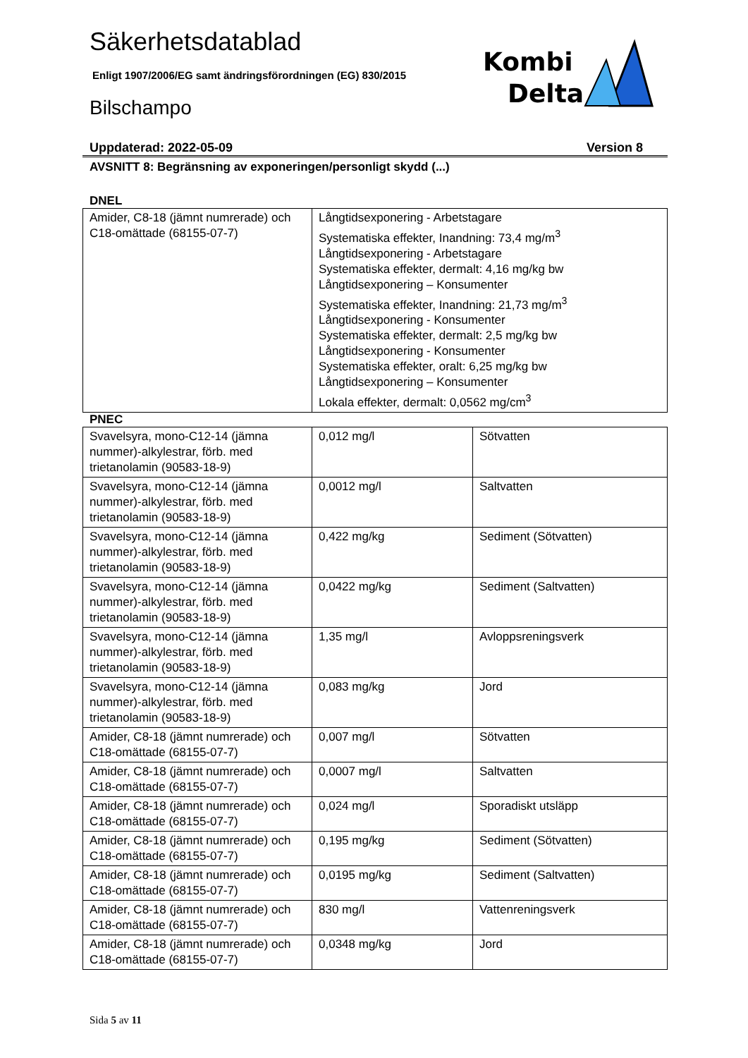Kombi
Delta
Säkerhetsdatablad
Enligt 1907/2006/EG samt ändringsförordningen (EG) 830/2015
Bilschampo
Uppdaterad: 2022-05-09 Version 8
AVSNITT 8: Begränsning av exponeringen/personligt skydd (...)
DNEL
| Amider, C8-18 (jämnt numrerade) och C18-omättade (68155-07-7) | Långtidsexponering - Arbetstagare Systematiska effekter, Inandning: 73,4 mg/m<sup>3</sup> Långtidsexponering - Arbetstagare Systematiska effekter, dermalt: 4,16 mg/kg bw Långtidsexponering – Konsumenter Systematiska effekter, Inandning: 21,73 mg/m<sup>3</sup> Långtidsexponering - Konsumenter Systematiska effekter, dermalt: 2,5 mg/kg bw Långtidsexponering - Konsumenter Systematiska effekter, oralt: 6,25 mg/kg bw Långtidsexponering – Konsumenter Lokala effekter, dermalt: 0,0562 mg/cm<sup>3</sup> |
PNEC
| Svavelsyra, mono-C12-14 (jämna nummer)-alkylestrar, förb. med trietanolamin (90583-18-9) | 0,012 mg/l | Sötvatten |
| Svavelsyra, mono-C12-14 (jämna nummer)-alkylestrar, förb. med trietanolamin (90583-18-9) | 0,0012 mg/l | Saltvatten |
| Svavelsyra, mono-C12-14 (jämna nummer)-alkylestrar, förb. med trietanolamin (90583-18-9) | 0,422 mg/kg | Sediment (Sötvatten) |
| Svavelsyra, mono-C12-14 (jämna nummer)-alkylestrar, förb. med trietanolamin (90583-18-9) | 0,0422 mg/kg | Sediment (Saltvatten) |
| Svavelsyra, mono-C12-14 (jämna nummer)-alkylestrar, förb. med trietanolamin (90583-18-9) | 1,35 mg/l | Avloppsreningsverk |
| Svavelsyra, mono-C12-14 (jämna nummer)-alkylestrar, förb. med trietanolamin (90583-18-9) | 0,083 mg/kg | Jord |
| Amider, C8-18 (jämnt numrerade) och C18-omättade (68155-07-7) | 0,007 mg/l | Sötvatten |
| Amider, C8-18 (jämnt numrerade) och C18-omättade (68155-07-7) | 0,0007 mg/l | Saltvatten |
| Amider, C8-18 (jämnt numrerade) och C18-omättade (68155-07-7) | 0,024 mg/l | Sporadiskt utsläpp |
| Amider, C8-18 (jämnt numrerade) och C18-omättade (68155-07-7) | 0,195 mg/kg | Sediment (Sötvatten) |
| Amider, C8-18 (jämnt numrerade) och C18-omättade (68155-07-7) | 0,0195 mg/kg | Sediment (Saltvatten) |
| Amider, C8-18 (jämnt numrerade) och C18-omättade (68155-07-7) | 830 mg/l | Vattenreningsverk |
| Amider, C8-18 (jämnt numrerade) och C18-omättade (68155-07-7) | 0,0348 mg/kg | Jord |
Sida 5 av 11